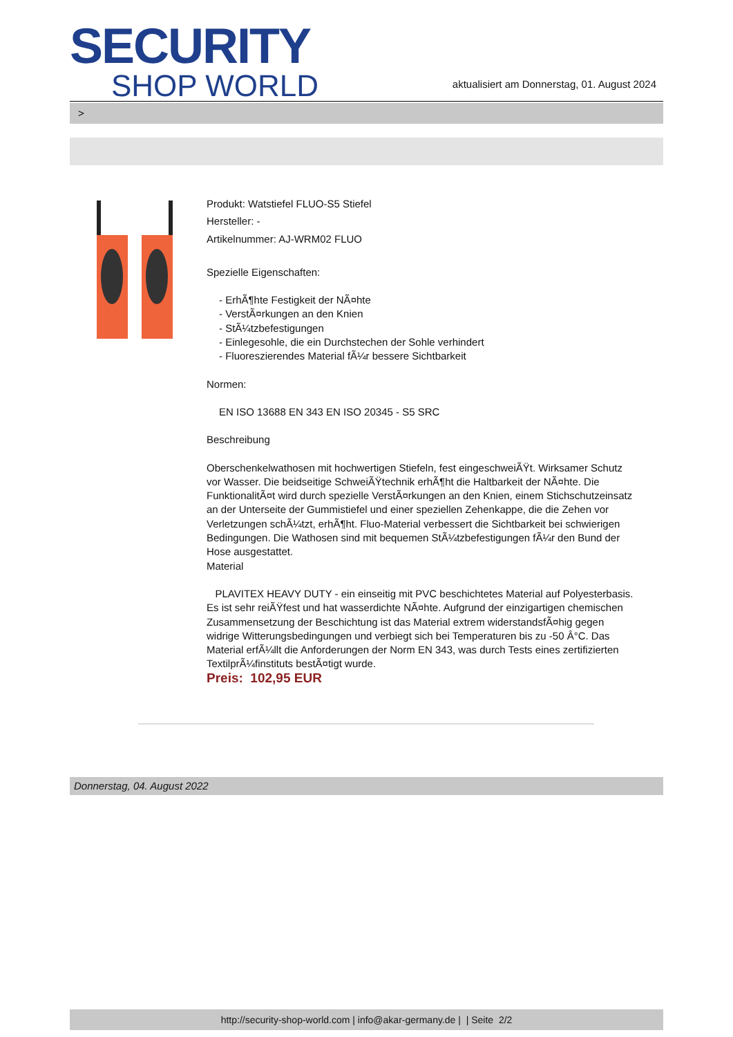SECURITY
SHOP WORLD
aktualisiert am Donnerstag, 01. August 2024
>
Produkt: Watstiefel FLUO-S5 Stiefel
Hersteller: -
Artikelnummer: AJ-WRM02 FLUO
Spezielle Eigenschaften:
- ErhÃ¶hte Festigkeit der NÃ¤hte
- VerstÃ¤rkungen an den Knien
- StÃ¼tzbefestigungen
- Einlegesohle, die ein Durchstechen der Sohle verhindert
- Fluoreszierendes Material fÃ¼r bessere Sichtbarkeit
Normen:
EN ISO 13688 EN 343 EN ISO 20345 - S5 SRC
Beschreibung
Oberschenkelwathosen mit hochwertigen Stiefeln, fest eingeschweiÃŸt. Wirksamer Schutz vor Wasser. Die beidseitige SchweiÃŸtechnik erhÃ¶ht die Haltbarkeit der NÃ¤hte. Die FunktionalitÃ¤t wird durch spezielle VerstÃ¤rkungen an den Knien, einem Stichschutzeinsatz an der Unterseite der Gummistiefel und einer speziellen Zehenkappe, die die Zehen vor Verletzungen schÃ¼tzt, erhÃ¶ht. Fluo-Material verbessert die Sichtbarkeit bei schwierigen Bedingungen. Die Wathosen sind mit bequemen StÃ¼tzbefestigungen fÃ¼r den Bund der Hose ausgestattet.
Material
PLAVITEX HEAVY DUTY - ein einseitig mit PVC beschichtetes Material auf Polyesterbasis. Es ist sehr reiÃŸfest und hat wasserdichte NÃ¤hte. Aufgrund der einzigartigen chemischen Zusammensetzung der Beschichtung ist das Material extrem widerstandsfÃ¤hig gegen widrige Witterungsbedingungen und verbiegt sich bei Temperaturen bis zu -50 Â°C. Das Material erfÃ¼llt die Anforderungen der Norm EN 343, was durch Tests eines zertifizierten TextilprÃ¼finstituts bestÃ¤tigt wurde.
Preis: 102,95 EUR
Donnerstag, 04. August 2022
http://security-shop-world.com | info@akar-germany.de | | Seite 2/2